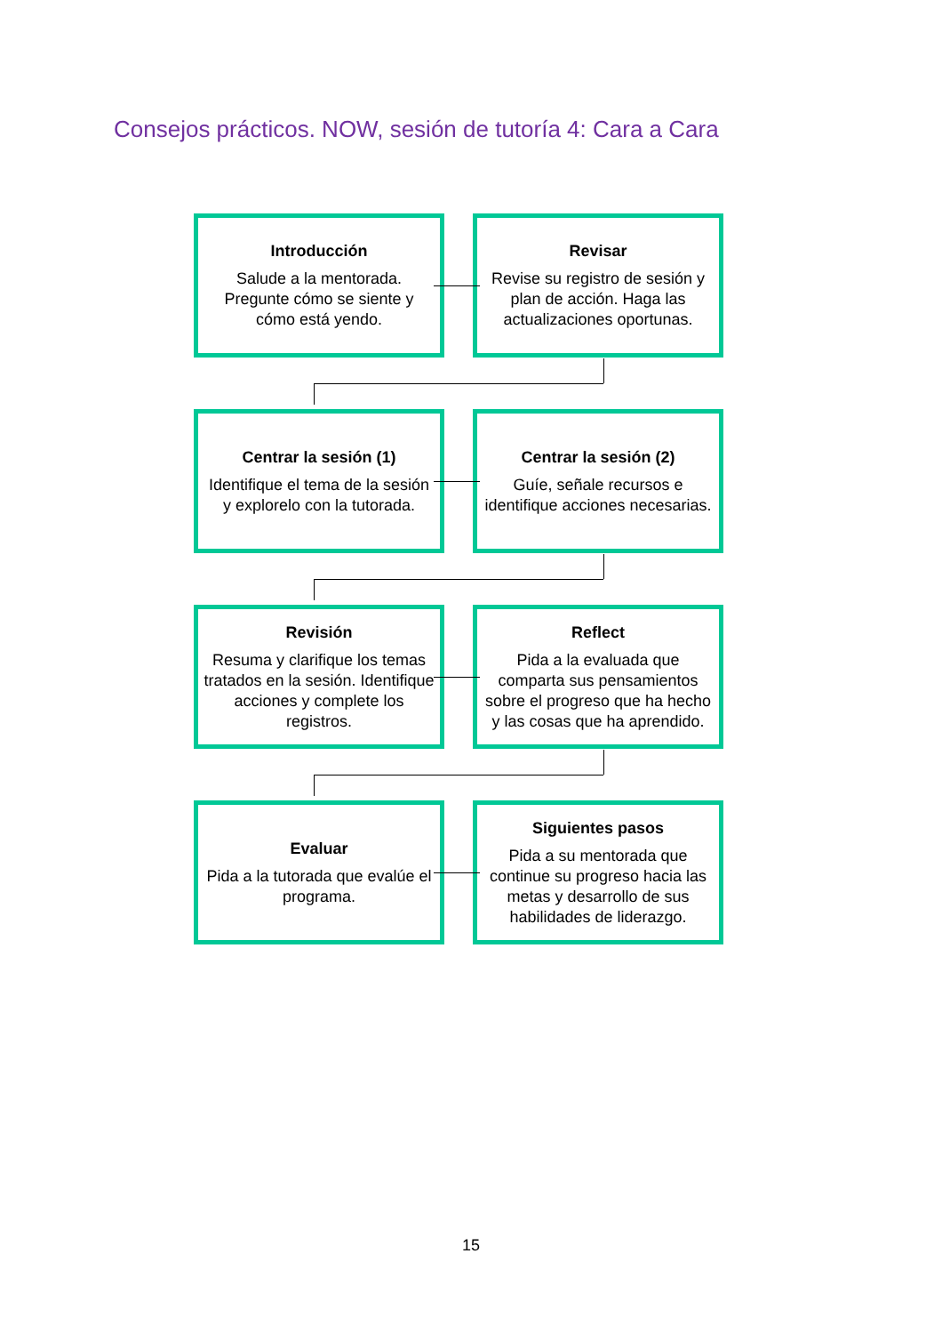Consejos prácticos. NOW, sesión de tutoría 4: Cara a Cara
Introducción
Salude a la mentorada. Pregunte cómo se siente y cómo está yendo.
Revisar
Revise su registro de sesión y plan de acción. Haga las actualizaciones oportunas.
Centrar la sesión (1)
Identifique el tema de la sesión y explorelo con la tutorada.
Centrar la sesión (2)
Guíe, señale recursos e identifique acciones necesarias.
Revisión
Resuma y clarifique los temas tratados en la sesión. Identifique acciones y complete los registros.
Reflect
Pida a la evaluada que comparta sus pensamientos sobre el progreso que ha hecho y las cosas que ha aprendido.
Evaluar
Pida a la tutorada que evalúe el programa.
Siguientes pasos
Pida a su mentorada que continue su progreso hacia las metas y desarrollo de sus habilidades de liderazgo.
15